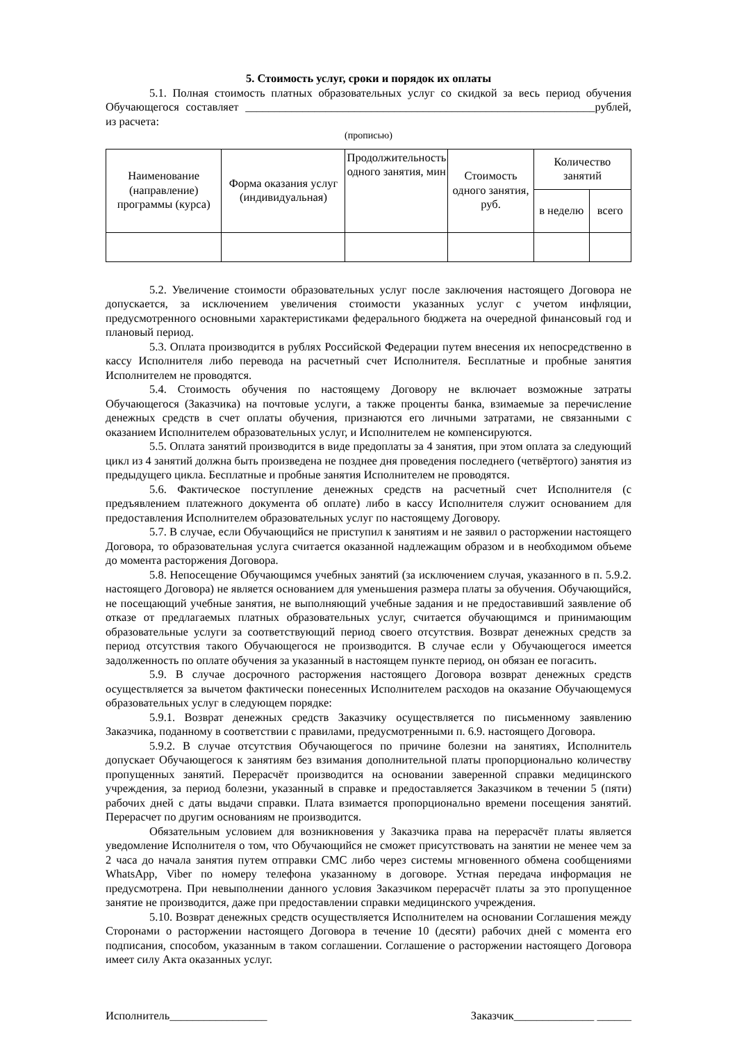5. Стоимость услуг, сроки и порядок их оплаты
5.1. Полная стоимость платных образовательных услуг со скидкой за весь период обучения Обучающегося составляет _____________________________________________________________рублей, из расчета:
(прописью)
| Наименование (направление) программы (курса) | Форма оказания услуг (индивидуальная) | Продолжительность одного занятия, мин | Стоимость одного занятия, руб. | Количество занятий | |
| --- | --- | --- | --- | --- | --- |
| | | | | в неделю | всего |
5.2. Увеличение стоимости образовательных услуг после заключения настоящего Договора не допускается, за исключением увеличения стоимости указанных услуг с учетом инфляции, предусмотренного основными характеристиками федерального бюджета на очередной финансовый год и плановый период.
5.3. Оплата производится в рублях Российской Федерации путем внесения их непосредственно в кассу Исполнителя либо перевода на расчетный счет Исполнителя. Бесплатные и пробные занятия Исполнителем не проводятся.
5.4. Стоимость обучения по настоящему Договору не включает возможные затраты Обучающегося (Заказчика) на почтовые услуги, а также проценты банка, взимаемые за перечисление денежных средств в счет оплаты обучения, признаются его личными затратами, не связанными с оказанием Исполнителем образовательных услуг, и Исполнителем не компенсируются.
5.5. Оплата занятий производится в виде предоплаты за 4 занятия, при этом оплата за следующий цикл из 4 занятий должна быть произведена не позднее дня проведения последнего (четвёртого) занятия из предыдущего цикла. Бесплатные и пробные занятия Исполнителем не проводятся.
5.6. Фактическое поступление денежных средств на расчетный счет Исполнителя (с предъявлением платежного документа об оплате) либо в кассу Исполнителя служит основанием для предоставления Исполнителем образовательных услуг по настоящему Договору.
5.7. В случае, если Обучающийся не приступил к занятиям и не заявил о расторжении настоящего Договора, то образовательная услуга считается оказанной надлежащим образом и в необходимом объеме до момента расторжения Договора.
5.8. Непосещение Обучающимся учебных занятий (за исключением случая, указанного в п. 5.9.2. настоящего Договора) не является основанием для уменьшения размера платы за обучения. Обучающийся, не посещающий учебные занятия, не выполняющий учебные задания и не предоставивший заявление об отказе от предлагаемых платных образовательных услуг, считается обучающимся и принимающим образовательные услуги за соответствующий период своего отсутствия. Возврат денежных средств за период отсутствия такого Обучающегося не производится. В случае если у Обучающегося имеется задолженность по оплате обучения за указанный в настоящем пункте период, он обязан ее погасить.
5.9. В случае досрочного расторжения настоящего Договора возврат денежных средств осуществляется за вычетом фактически понесенных Исполнителем расходов на оказание Обучающемуся образовательных услуг в следующем порядке:
5.9.1. Возврат денежных средств Заказчику осуществляется по письменному заявлению Заказчика, поданному в соответствии с правилами, предусмотренными п. 6.9. настоящего Договора.
5.9.2. В случае отсутствия Обучающегося по причине болезни на занятиях, Исполнитель допускает Обучающегося к занятиям без взимания дополнительной платы пропорционально количеству пропущенных занятий. Перерасчёт производится на основании заверенной справки медицинского учреждения, за период болезни, указанный в справке и предоставляется Заказчиком в течении 5 (пяти) рабочих дней с даты выдачи справки. Плата взимается пропорционально времени посещения занятий. Перерасчет по другим основаниям не производится.
Обязательным условием для возникновения у Заказчика права на перерасчёт платы является уведомление Исполнителя о том, что Обучающийся не сможет присутствовать на занятии не менее чем за 2 часа до начала занятия путем отправки СМС либо через системы мгновенного обмена сообщениями WhatsApp, Viber по номеру телефона указанному в договоре. Устная передача информация не предусмотрена. При невыполнении данного условия Заказчиком перерасчёт платы за это пропущенное занятие не производится, даже при предоставлении справки медицинского учреждения.
5.10. Возврат денежных средств осуществляется Исполнителем на основании Соглашения между Сторонами о расторжении настоящего Договора в течение 10 (десяти) рабочих дней с момента его подписания, способом, указанным в таком соглашении. Соглашение о расторжении настоящего Договора имеет силу Акта оказанных услуг.
Исполнитель_________________ Заказчик______________ ______